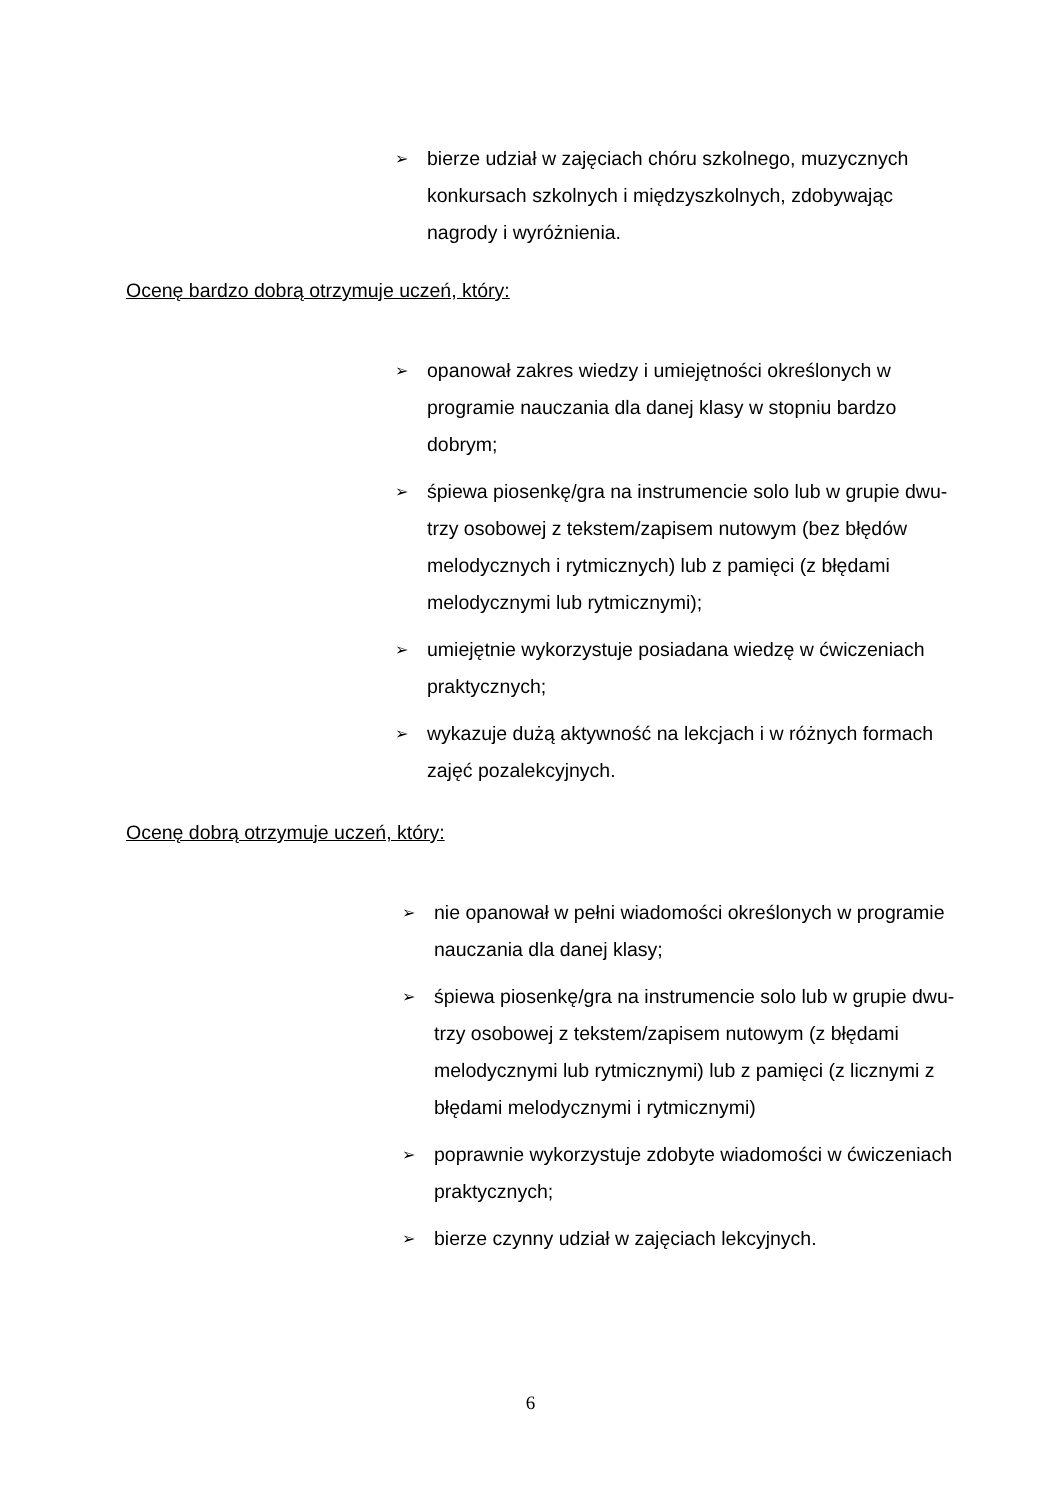➢ bierze udział w zajęciach chóru szkolnego, muzycznych konkursach szkolnych i międzyszkolnych, zdobywając nagrody i wyróżnienia.
Ocenę bardzo dobrą otrzymuje uczeń, który:
➢ opanował zakres wiedzy i umiejętności określonych w programie nauczania dla danej klasy w stopniu bardzo dobrym;
➢ śpiewa piosenkę/gra na instrumencie solo lub w grupie dwu-trzy osobowej z tekstem/zapisem nutowym (bez błędów melodycznych i rytmicznych) lub z pamięci (z błędami melodycznymi lub rytmicznymi);
➢ umiejętnie wykorzystuje posiadana wiedzę w ćwiczeniach praktycznych;
➢ wykazuje dużą aktywność na lekcjach i w różnych formach zajęć pozalekcyjnych.
Ocenę dobrą otrzymuje uczeń, który:
➢ nie opanował w pełni wiadomości określonych w programie nauczania dla danej klasy;
➢ śpiewa piosenkę/gra na instrumencie solo lub w grupie dwu-trzy osobowej z tekstem/zapisem nutowym (z błędami melodycznymi lub rytmicznymi) lub z pamięci (z licznymi z błędami melodycznymi i rytmicznymi)
➢ poprawnie wykorzystuje zdobyte wiadomości w ćwiczeniach praktycznych;
➢ bierze czynny udział w zajęciach lekcyjnych.
6